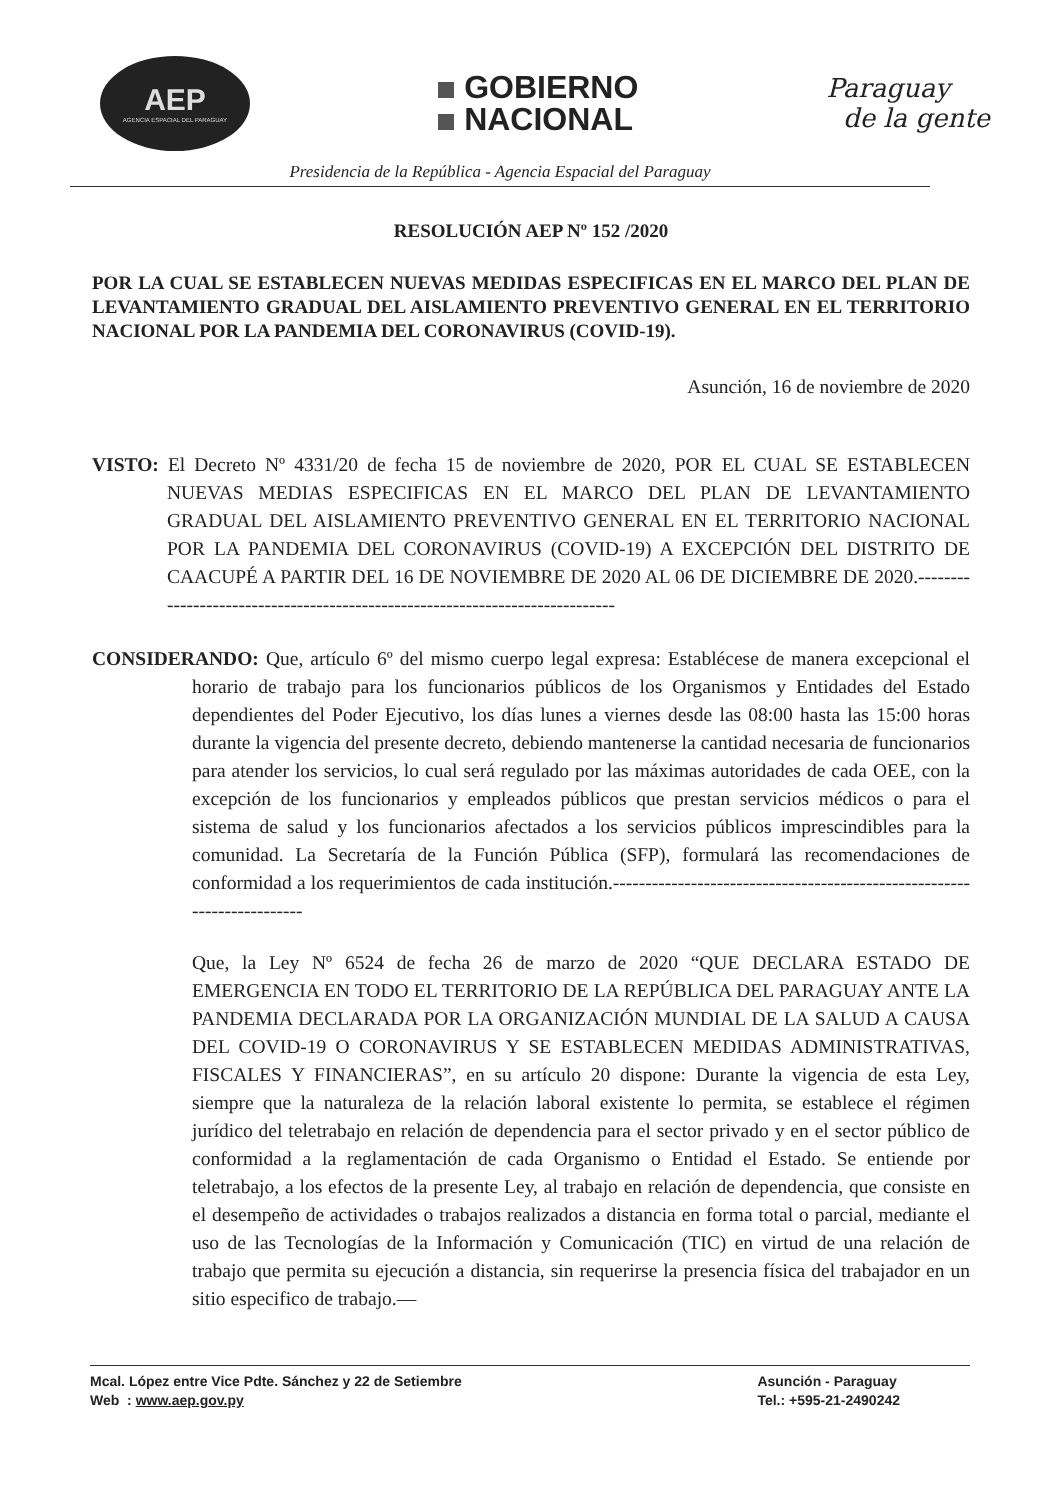AEP
AGENCIA ESPACIAL DEL PARAGUAY
GOBIERNO
NACIONAL
Paraguay
de la gente
Presidencia de la República - Agencia Espacial del Paraguay
RESOLUCIÓN AEP Nº 152 /2020
POR LA CUAL SE ESTABLECEN NUEVAS MEDIDAS ESPECIFICAS EN EL MARCO DEL PLAN DE LEVANTAMIENTO GRADUAL DEL AISLAMIENTO PREVENTIVO GENERAL EN EL TERRITORIO NACIONAL POR LA PANDEMIA DEL CORONAVIRUS (COVID-19).
Asunción, 16 de noviembre de 2020
VISTO: El Decreto Nº 4331/20 de fecha 15 de noviembre de 2020, POR EL CUAL SE ESTABLECEN NUEVAS MEDIAS ESPECIFICAS EN EL MARCO DEL PLAN DE LEVANTAMIENTO GRADUAL DEL AISLAMIENTO PREVENTIVO GENERAL EN EL TERRITORIO NACIONAL POR LA PANDEMIA DEL CORONAVIRUS (COVID-19) A EXCEPCIÓN DEL DISTRITO DE CAACUPÉ A PARTIR DEL 16 DE NOVIEMBRE DE 2020 AL 06 DE DICIEMBRE DE 2020.-----------------------------------------------------------------------------
CONSIDERANDO: Que, artículo 6º del mismo cuerpo legal expresa: Establécese de manera excepcional el horario de trabajo para los funcionarios públicos de los Organismos y Entidades del Estado dependientes del Poder Ejecutivo, los días lunes a viernes desde las 08:00 hasta las 15:00 horas durante la vigencia del presente decreto, debiendo mantenerse la cantidad necesaria de funcionarios para atender los servicios, lo cual será regulado por las máximas autoridades de cada OEE, con la excepción de los funcionarios y empleados públicos que prestan servicios médicos o para el sistema de salud y los funcionarios afectados a los servicios públicos imprescindibles para la comunidad. La Secretaría de la Función Pública (SFP), formulará las recomendaciones de conformidad a los requerimientos de cada institución.------------------------------------------------------------------------
Que, la Ley Nº 6524 de fecha 26 de marzo de 2020 “QUE DECLARA ESTADO DE EMERGENCIA EN TODO EL TERRITORIO DE LA REPÚBLICA DEL PARAGUAY ANTE LA PANDEMIA DECLARADA POR LA ORGANIZACIÓN MUNDIAL DE LA SALUD A CAUSA DEL COVID-19 O CORONAVIRUS Y SE ESTABLECEN MEDIDAS ADMINISTRATIVAS, FISCALES Y FINANCIERAS”, en su artículo 20 dispone: Durante la vigencia de esta Ley, siempre que la naturaleza de la relación laboral existente lo permita, se establece el régimen jurídico del teletrabajo en relación de dependencia para el sector privado y en el sector público de conformidad a la reglamentación de cada Organismo o Entidad el Estado. Se entiende por teletrabajo, a los efectos de la presente Ley, al trabajo en relación de dependencia, que consiste en el desempeño de actividades o trabajos realizados a distancia en forma total o parcial, mediante el uso de las Tecnologías de la Información y Comunicación (TIC) en virtud de una relación de trabajo que permita su ejecución a distancia, sin requerirse la presencia física del trabajador en un sitio especifico de trabajo.—
Mcal. López entre Vice Pdte. Sánchez y 22 de Setiembre
Web : www.aep.gov.py
Asunción - Paraguay
Tel.: +595-21-2490242